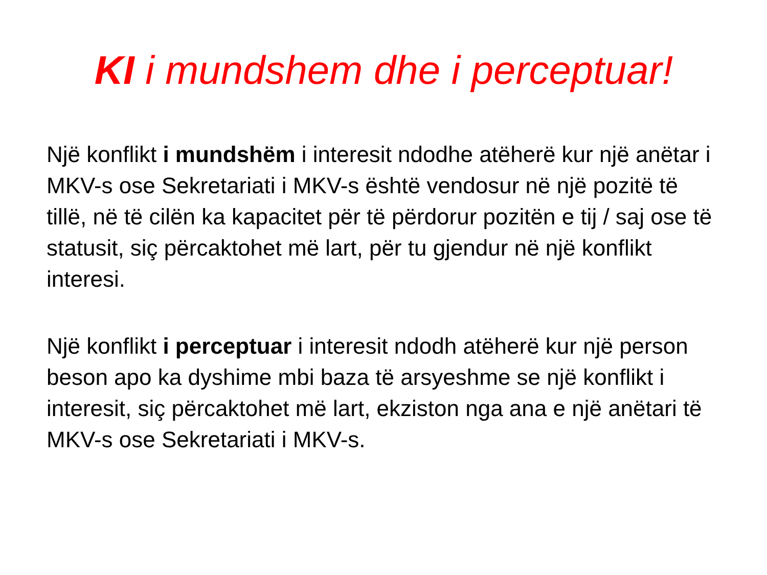KI i mundshem dhe i perceptuar!
Një konflikt i mundshëm i interesit ndodhe atëherë kur një anëtar i MKV-s ose Sekretariati i MKV-s është vendosur në një pozitë të tillë, në të cilën ka kapacitet për të përdorur pozitën e tij / saj ose të statusit, siç përcaktohet më lart, për tu gjendur në një konflikt interesi.
Një konflikt i perceptuar i interesit ndodh atëherë kur një person beson apo ka dyshime mbi baza të arsyeshme se një konflikt i interesit, siç përcaktohet më lart, ekziston nga ana e një anëtari të MKV-s ose Sekretariati i MKV-s.